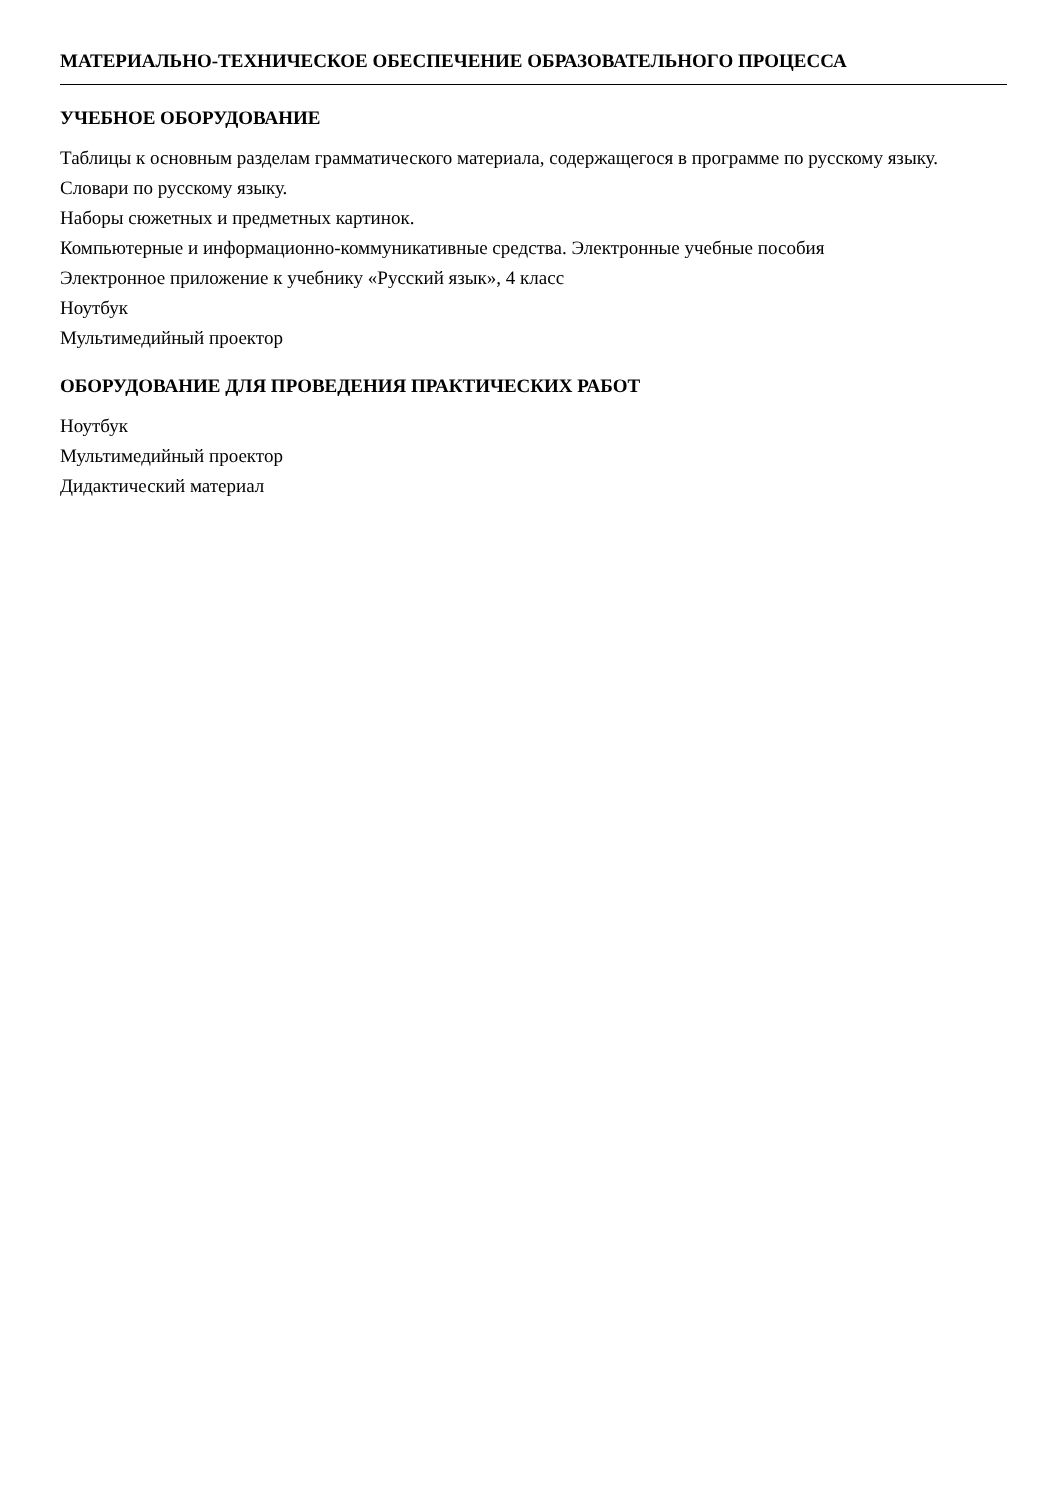МАТЕРИАЛЬНО-ТЕХНИЧЕСКОЕ ОБЕСПЕЧЕНИЕ ОБРАЗОВАТЕЛЬНОГО ПРОЦЕССА
УЧЕБНОЕ ОБОРУДОВАНИЕ
Таблицы к основным разделам грамматического материала, содержащегося в программе по русскому языку.
Словари по русскому языку.
Наборы сюжетных и предметных картинок.
Компьютерные и информационно-коммуникативные средства. Электронные учебные пособия
Электронное приложение к учебнику «Русский язык», 4 класс
Ноутбук
Мультимедийный проектор
ОБОРУДОВАНИЕ ДЛЯ ПРОВЕДЕНИЯ ПРАКТИЧЕСКИХ РАБОТ
Ноутбук
Мультимедийный проектор
Дидактический материал